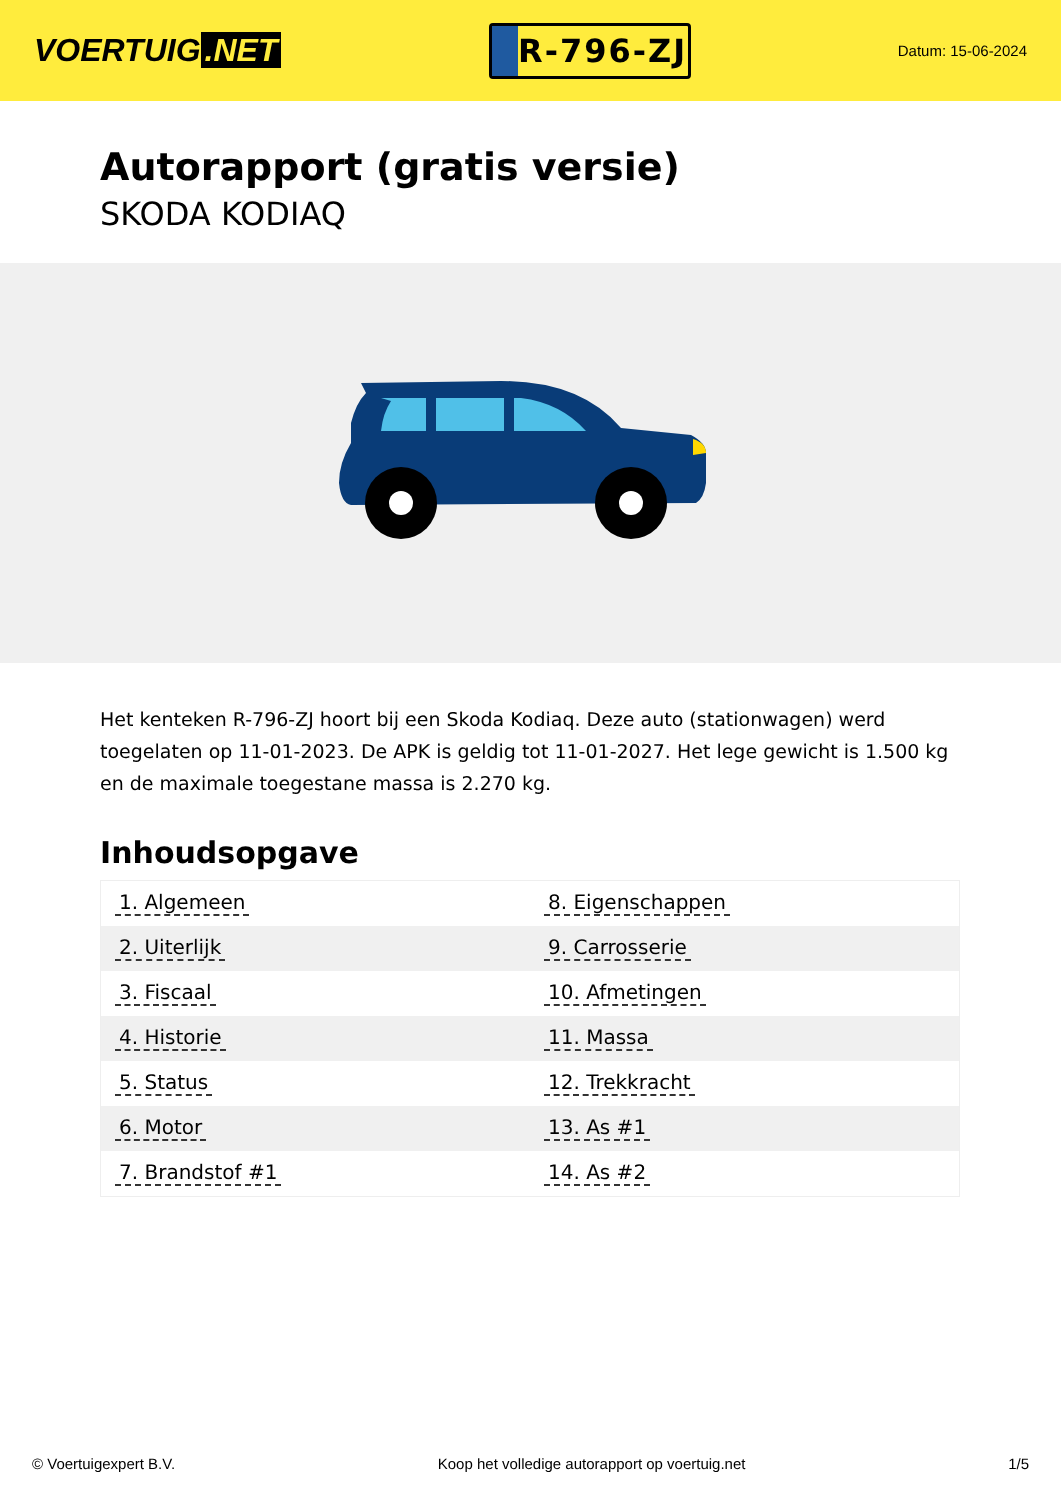VOERTUIG.NET
R-796-ZJ
Datum: 15-06-2024
Autorapport (gratis versie)
SKODA KODIAQ
Het kenteken R-796-ZJ hoort bij een Skoda Kodiaq. Deze auto (stationwagen) werd toegelaten op 11-01-2023. De APK is geldig tot 11-01-2027. Het lege gewicht is 1.500 kg en de maximale toegestane massa is 2.270 kg.
Inhoudsopgave
| 1. Algemeen | 8. Eigenschappen |
| 2. Uiterlijk | 9. Carrosserie |
| 3. Fiscaal | 10. Afmetingen |
| 4. Historie | 11. Massa |
| 5. Status | 12. Trekkracht |
| 6. Motor | 13. As #1 |
| 7. Brandstof #1 | 14. As #2 |
© Voertuigexpert B.V. Koop het volledige autorapport op voertuig.net 1/5